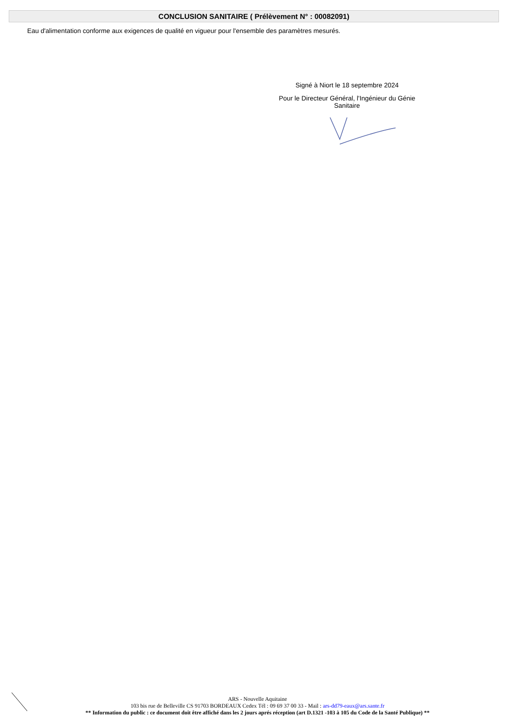CONCLUSION SANITAIRE ( Prélèvement N° : 00082091)
Eau d'alimentation conforme aux exigences de qualité en vigueur pour l'ensemble des paramètres mesurés.
Signé à Niort le 18 septembre 2024
Pour le Directeur Général, l'Ingénieur du Génie Sanitaire
ARS - Nouvelle Aquitaine
103 bis rue de Belleville CS 91703 BORDEAUX Cedex Tél : 09 69 37 00 33 - Mail : ars-dd79-eaux@ars.sante.fr
** Information du public : ce document doit être affiché dans les 2 jours aprés réception (art D.1321 -103 à 105 du Code de la Santé Publique) **